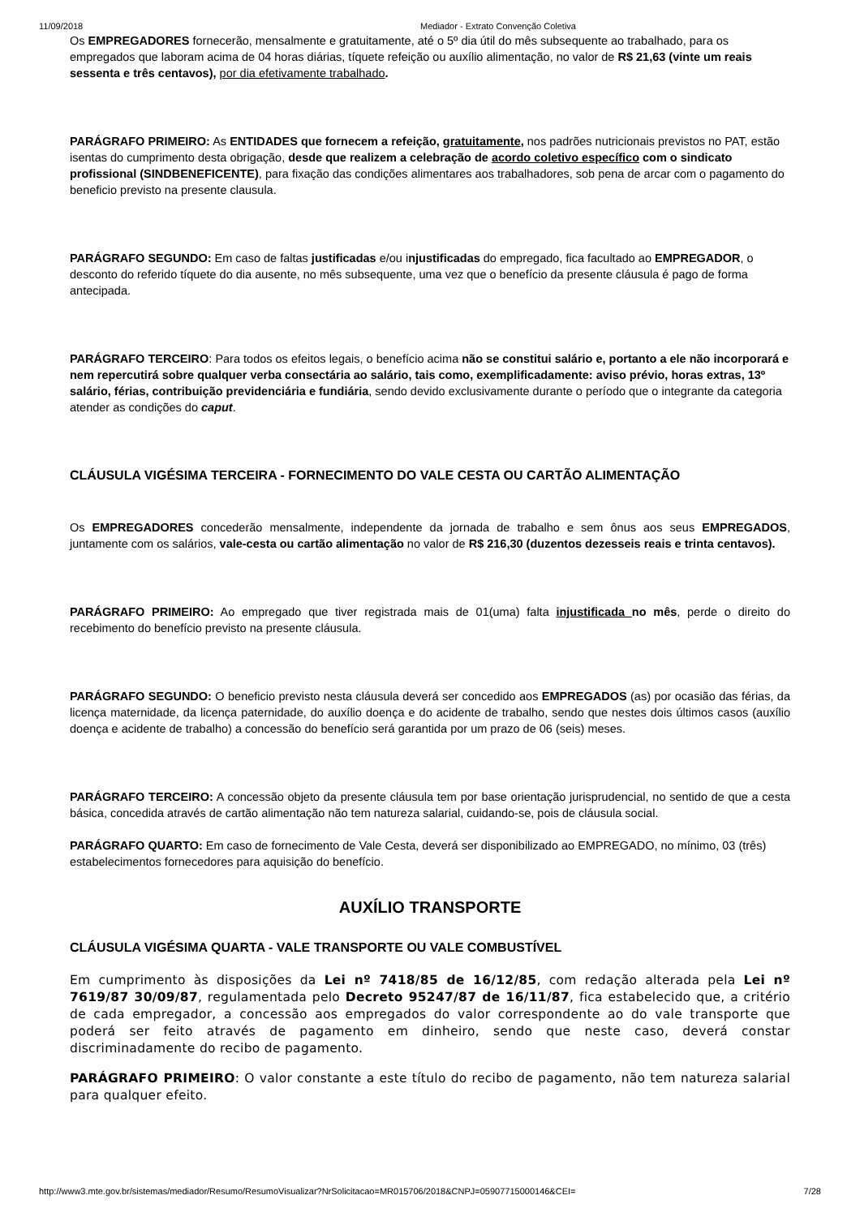11/09/2018 Mediador - Extrato Convenção Coletiva
Os EMPREGADORES fornecerão, mensalmente e gratuitamente, até o 5º dia útil do mês subsequente ao trabalhado, para os empregados que laboram acima de 04 horas diárias, tíquete refeição ou auxílio alimentação, no valor de R$ 21,63 (vinte um reais sessenta e três centavos), por dia efetivamente trabalhado.
PARÁGRAFO PRIMEIRO: As ENTIDADES que fornecem a refeição, gratuitamente, nos padrões nutricionais previstos no PAT, estão isentas do cumprimento desta obrigação, desde que realizem a celebração de acordo coletivo específico com o sindicato profissional (SINDBENEFICENTE), para fixação das condições alimentares aos trabalhadores, sob pena de arcar com o pagamento do beneficio previsto na presente clausula.
PARÁGRAFO SEGUNDO: Em caso de faltas justificadas e/ou injustificadas do empregado, fica facultado ao EMPREGADOR, o desconto do referido tíquete do dia ausente, no mês subsequente, uma vez que o benefício da presente cláusula é pago de forma antecipada.
PARÁGRAFO TERCEIRO: Para todos os efeitos legais, o benefício acima não se constitui salário e, portanto a ele não incorporará e nem repercutirá sobre qualquer verba consectária ao salário, tais como, exemplificadamente: aviso prévio, horas extras, 13º salário, férias, contribuição previdenciária e fundiária, sendo devido exclusivamente durante o período que o integrante da categoria atender as condições do caput.
CLÁUSULA VIGÉSIMA TERCEIRA - FORNECIMENTO DO VALE CESTA OU CARTÃO ALIMENTAÇÃO
Os EMPREGADORES concederão mensalmente, independente da jornada de trabalho e sem ônus aos seus EMPREGADOS, juntamente com os salários, vale-cesta ou cartão alimentação no valor de R$ 216,30 (duzentos dezesseis reais e trinta centavos).
PARÁGRAFO PRIMEIRO: Ao empregado que tiver registrada mais de 01(uma) falta injustificada no mês, perde o direito do recebimento do benefício previsto na presente cláusula.
PARÁGRAFO SEGUNDO: O beneficio previsto nesta cláusula deverá ser concedido aos EMPREGADOS (as) por ocasião das férias, da licença maternidade, da licença paternidade, do auxílio doença e do acidente de trabalho, sendo que nestes dois últimos casos (auxílio doença e acidente de trabalho) a concessão do benefício será garantida por um prazo de 06 (seis) meses.
PARÁGRAFO TERCEIRO: A concessão objeto da presente cláusula tem por base orientação jurisprudencial, no sentido de que a cesta básica, concedida através de cartão alimentação não tem natureza salarial, cuidando-se, pois de cláusula social.
PARÁGRAFO QUARTO: Em caso de fornecimento de Vale Cesta, deverá ser disponibilizado ao EMPREGADO, no mínimo, 03 (três) estabelecimentos fornecedores para aquisição do benefício.
AUXÍLIO TRANSPORTE
CLÁUSULA VIGÉSIMA QUARTA - VALE TRANSPORTE OU VALE COMBUSTÍVEL
Em cumprimento às disposições da Lei nº 7418/85 de 16/12/85, com redação alterada pela Lei nº 7619/87 30/09/87, regulamentada pelo Decreto 95247/87 de 16/11/87, fica estabelecido que, a critério de cada empregador, a concessão aos empregados do valor correspondente ao do vale transporte que poderá ser feito através de pagamento em dinheiro, sendo que neste caso, deverá constar discriminadamente do recibo de pagamento.
PARÁGRAFO PRIMEIRO: O valor constante a este título do recibo de pagamento, não tem natureza salarial para qualquer efeito.
http://www3.mte.gov.br/sistemas/mediador/Resumo/ResumoVisualizar?NrSolicitacao=MR015706/2018&CNPJ=05907715000146&CEI= 7/28